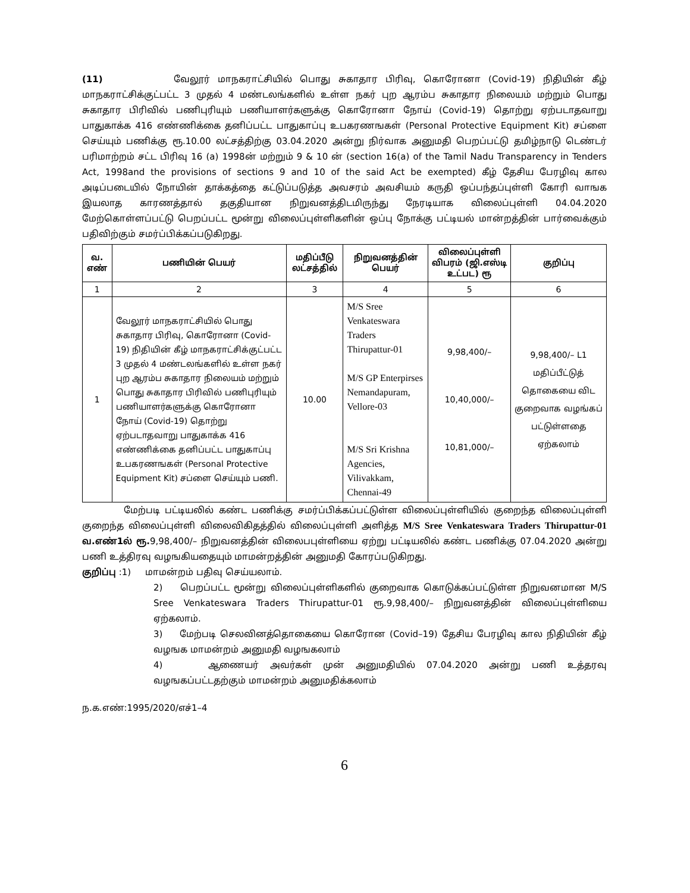(11) வேலூர் மாநகராட்சியில் பொது சுகாதார பிரிவு, கொரோனா (Covid-19) நிதியின் கீழ் மாநகராட்சிக்குட்பட்ட 3 முதல் 4 மண்டலங்களில் உள்ள நகர் புற ஆரம்ப சுகாதார நிலையம் மற்றும் பொது சுகாதார பிரிவில் பணிபுரியும் பணியாளர்களுக்கு கொரோனா நோய் (Covid-19) தொற்று ஏற்படாதவாறு பாதுகாக்க 416 எண்ணிக்கை தனிப்பட்ட பாதுகாப்பு உபகரணஙகள் (Personal Protective Equipment Kit) சப்ளை செய்யும் பணிக்கு ரூ.10.00 லட்சத்திற்கு 03.04.2020 அன்று நிர்வாக அனுமதி பெறப்பட்டு தமிழ்நாடு டெண்டர் பரிமாற்றம் சட்ட பிரிவு 16 (a) 1998ன் மற்றும் 9 & 10 ன் (section 16(a) of the Tamil Nadu Transparency in Tenders Act, 1998and the provisions of sections 9 and 10 of the said Act be exempted) கீழ் தேசிய பேரழிவு கால அடிப்படையில் நோயின் தாக்கத்தை கட்டுப்படுத்த அவசரம் அவசியம் கருதி ஒப்பந்தப்புள்ளி கோரி வாஙக இயலாத காரணத்தால் தகுதியான நிறுவனத்திடமிருந்து நேரடியாக விலைப்புள்ளி 04.04.2020 மேற்கொள்ளப்பட்டு பெறப்பட்ட மூன்று விலைப்புள்ளிகளின் ஒப்பு நோக்கு பட்டியல் மான்றத்தின் பார்வைக்கும் பதிவிற்கும் சமர்ப்பிக்கப்படுகிறது.
| வ. எண் | பணியின் பெயர் | மதிப்பீடு லட்சத்தில் | நிறுவனத்தின் பெயர் | விலைப்புள்ளி விபரம் (ஜி.எஸ்டி உட்பட) ரூ | குறிப்பு |
| --- | --- | --- | --- | --- | --- |
| 1 | 2 | 3 | 4 | 5 | 6 |
| 1 | வேலூர் மாநகராட்சியில் பொது சுகாதார பிரிவு, கொரோனா (Covid-19) நிதியின் கீழ் மாநகராட்சிக்குட்பட்ட 3 முதல் 4 மண்டலங்களில் உள்ள நகர் புற ஆரம்ப சுகாதார நிலையம் மற்றும் பொது சுகாதார பிரிவில் பணிபுரியும் பணியாளர்களுக்கு கொரோனா நோய் (Covid-19) தொற்று ஏற்படாதவாறு பாதுகாக்க 416 எண்ணிக்கை தனிப்பட்ட பாதுகாப்பு உபகரணஙகள் (Personal Protective Equipment Kit) சப்ளை செய்யும் பணி. | 10.00 | M/S Sree Venkateswara Traders Thirupattur-01 M/S GP Enterpirses Nemandapuram, Vellore-03 M/S Sri Krishna Agencies, Vilivakkam, Chennai-49 | 9,98,400/– 10,40,000/– 10,81,000/– | 9,98,400/– L1 மதிப்பீட்டுத் தொகையை விட குறைவாக வழங்கப் பட்டுள்ளதை ஏற்கலாம் |
மேற்படி பட்டியலில் கண்ட பணிக்கு சமர்ப்பிக்கப்பட்டுள்ள விலைப்புள்ளியில் குறைந்த விலைப்புள்ளி குறைந்த விலைப்புள்ளி விலைவிகிதத்தில் விலைப்புள்ளி அளித்த M/S Sree Venkateswara Traders Thirupattur-01 வ.எண்1ல் ரூ. 9,98,400/– நிறுவனத்தின் விலைபபுள்ளியை ஏற்று பட்டியலில் கண்ட பணிக்கு 07.04.2020 அன்று பணி உத்திரவு வழஙகியதையும் மாமன்றத்தின் அனுமதி கோரப்படுகிறது.
குறிப்பு :1) மாமன்றம் பதிவு செய்யலாம்.
2) பெறப்பட்ட மூன்று விலைப்புள்ளிகளில் குறைவாக கொடுக்கப்பட்டுள்ள நிறுவனமான M/S Sree Venkateswara Traders Thirupattur-01 ரூ.9,98,400/– நிறுவனத்தின் விலைப்புள்ளியை ஏற்கலாம்.
3) மேற்படி செலவினத்தொகையை கொரோன (Covid–19) தேசிய பேரழிவு கால நிதியின் கீழ் வழஙக மாமன்றம் அனுமதி வழஙகலாம்
4) ஆணையர் அவர்கள் முன் அனுமதியில் 07.04.2020 அன்று பணி உத்தரவு வழஙகப்பட்டதற்கும் மாமன்றம் அனுமதிக்கலாம்
ந.க.எண்:1995/2020/எச்1–4
6